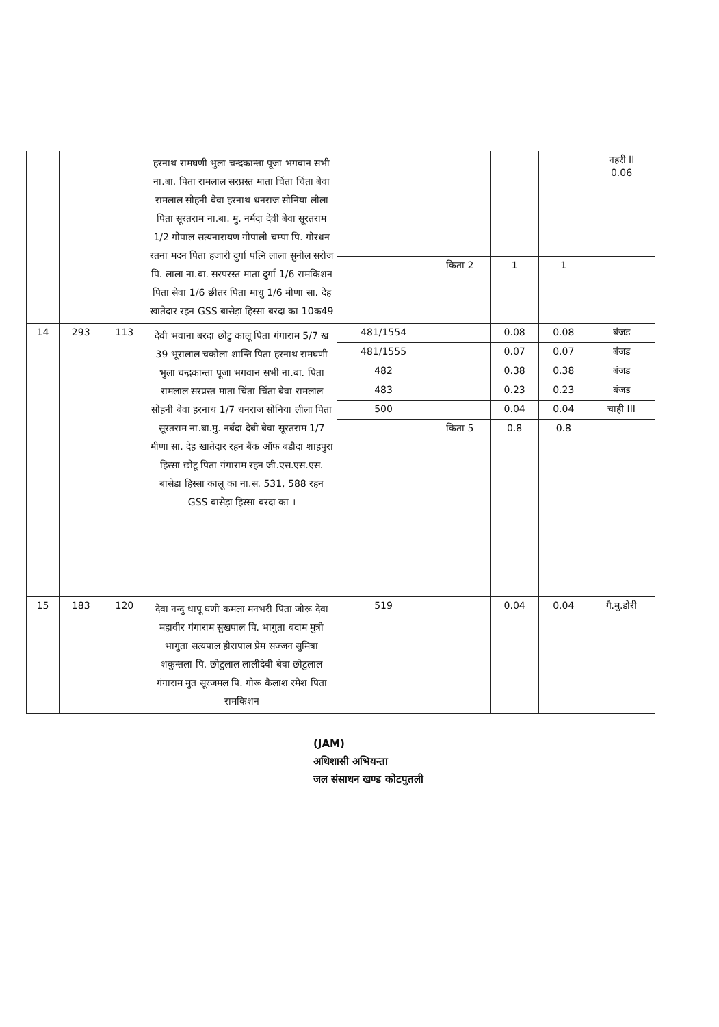| | | | हरनाथ रामघणी भुला चन्द्रकान्ता पूजा भगवान सभी ना.बा. पिता रामलाल सरप्रस्त माता चिंता चिंता बेवा रामलाल सोहनी बेवा हरनाथ धनराज सोनिया लीला पिता सूरतराम ना.बा. मु. नर्मदा देवी बेवा सूरतराम 1/2 गोपाल सत्यनारायण गोपाली चम्पा पि. गोरधन रतना मदन पिता हजारी दुर्गा पत्नि लाला सुनील सरोज पि. लाला ना.बा. सरपरस्त माता दुर्गा 1/6 रामकिशन पिता सेवा 1/6 छीतर पिता माधु 1/6 मीणा सा. देह खातेदार रहन GSS बासेड़ा हिस्सा बरदा का 10क49 | | | | | नहरी II 0.06 |
| | | | | | किता 2 | 1 | 1 | |
| 14 | 293 | 113 | देवी भवाना बरदा छोटु कालू पिता गंगाराम 5/7 ख 39 भूरालाल चकोला शान्ति पिता हरनाथ रामघणी भुला चन्द्रकान्ता पूजा भगवान सभी ना.बा. पिता रामलाल सरप्रस्त माता चिंता चिंता बेवा रामलाल सोहनी बेवा हरनाथ 1/7 धनराज सोनिया लीला पिता सूरतराम ना.बा.मु. नर्बदा देबी बेवा सूरतराम 1/7 मीणा सा. देह खातेदार रहन बैंक ऑफ बडौदा शाहपुरा हिस्सा छोटू पिता गंगाराम रहन जी.एस.एस.एस. बासेडा हिस्सा कालू का ना.स. 531, 588 रहन GSS बासेड़ा हिस्सा बरदा का । | 481/1554 | | 0.08 | 0.08 | बंजड |
| | | | | 481/1555 | | 0.07 | 0.07 | बंजड |
| | | | | 482 | | 0.38 | 0.38 | बंजड |
| | | | | 483 | | 0.23 | 0.23 | बंजड |
| | | | | 500 | | 0.04 | 0.04 | चाही III |
| | | | | | किता 5 | 0.8 | 0.8 | |
| 15 | 183 | 120 | देवा नन्दु धापू घणी कमला मनभरी पिता जोरू देवा महावीर गंगाराम सुखपाल पि. भागुता बदाम मुत्री भागुता सत्यपाल हीरापाल प्रेम सज्जन सुमित्रा शकुन्तला पि. छोटुलाल लालीदेवी बेवा छोटुलाल गंगाराम मुत सूरजमल पि. गोरू कैलाश रमेश पिता रामकिशन | 519 | | 0.04 | 0.04 | गै.मु.डोरी |
(JAM)
अधिशासी अभियन्ता
जल संसाधन खण्ड कोटपुतली